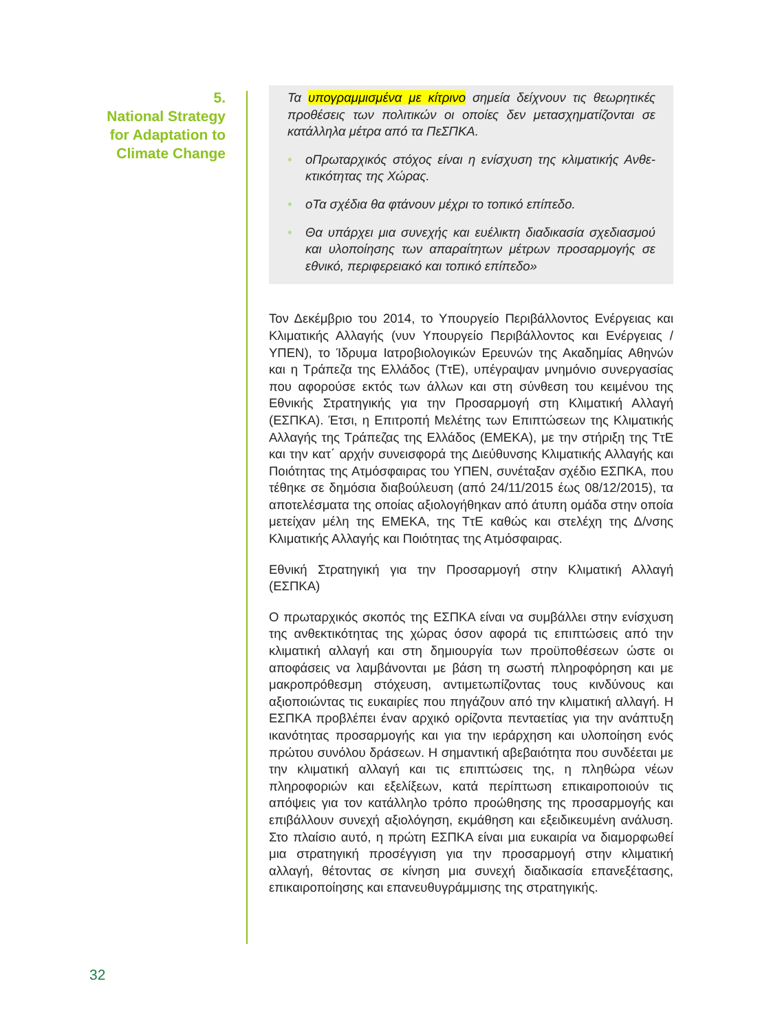5.
National Strategy
for Adaptation to
Climate Change
Τα υπογραμμισμένα με κίτρινο σημεία δείχνουν τις θεωρητικές προθέσεις των πολιτικών οι οποίες δεν μετασχηματίζονται σε κατάλληλα μέτρα από τα ΠεΣΠΚΑ.
• οΠρωταρχικός στόχος είναι η ενίσχυση της κλιματικής Ανθε­κτικότητας της Χώρας.
• οΤα σχέδια θα φτάνουν μέχρι το τοπικό επίπεδο.
• Θα υπάρχει μια συνεχής και ευέλικτη διαδικασία σχεδια­σμού και υλοποίησης των απαραίτητων μέτρων προσαρμο­γής σε εθνικό, περιφερειακό και τοπικό επίπεδο»
Τον Δεκέμβριο του 2014, το Υπουργείο Περιβάλλοντος Ενέργειας και Κλιματικής Αλλαγής (νυν Υπουργείο Περιβάλλοντος και Ενέργειας / ΥΠΕΝ), το Ίδρυμα Ιατροβιολογικών Ερευνών της Ακαδημίας Αθηνών και η Τράπεζα της Ελλάδος (ΤτΕ), υπέγραψαν μνημόνιο συνεργασί­ας που αφορούσε εκτός των άλλων και στη σύνθεση του κειμένου της Εθνικής Στρατηγικής για την Προσαρμογή στη Κλιματική Αλλαγή (ΕΣΠΚΑ). Έτσι, η Επιτροπή Μελέτης των Επιπτώσεων της Κλιματι­κής Αλλαγής της Τράπεζας της Ελλάδος (ΕΜΕΚΑ), με την στήριξη της ΤτΕ και την κατ΄ αρχήν συνεισφορά της Διεύθυνσης Κλιματικής Αλλαγής και Ποιότητας της Ατμόσφαιρας του ΥΠΕΝ, συνέταξαν σχέ­διο ΕΣΠΚΑ, που τέθηκε σε δημόσια διαβούλευση (από 24/11/2015 έως 08/12/2015), τα αποτελέσματα της οποίας αξιολογήθηκαν από άτυπη ομάδα στην οποία μετείχαν μέλη της ΕΜΕΚΑ, της ΤτΕ καθώς και στελέχη της Δ/νσης Κλιματικής Αλλαγής και Ποιότητας της Ατμό­σφαιρας.
Εθνική Στρατηγική για την Προσαρμογή στην Κλιματική Αλλαγή (ΕΣΠΚΑ)
Ο πρωταρχικός σκοπός της ΕΣΠΚΑ είναι να συμβάλλει στην ενίσχυ­ση της ανθεκτικότητας της χώρας όσον αφορά τις επιπτώσεις από την κλιματική αλλαγή και στη δημιουργία των προϋποθέσεων ώστε οι αποφάσεις να λαμβάνονται με βάση τη σωστή πληροφόρηση και με μακροπρόθεσμη στόχευση, αντιμετωπίζοντας τους κινδύνους και αξιοποιώντας τις ευκαιρίες που πηγάζουν από την κλιματική αλλαγή. Η ΕΣΠΚΑ προβλέπει έναν αρχικό ορίζοντα πενταετίας για την ανά­πτυξη ικανότητας προσαρμογής και για την ιεράρχηση και υλοποίη­ση ενός πρώτου συνόλου δράσεων. Η σημαντική αβεβαιότητα που συνδέεται με την κλιματική αλλαγή και τις επιπτώσεις της, η πληθώρα νέων πληροφοριών και εξελίξεων, κατά περίπτωση επικαιροποιούν τις απόψεις για τον κατάλληλο τρόπο προώθησης της προσαρμο­γής και επιβάλλουν συνεχή αξιολόγηση, εκμάθηση και εξειδικευμένη ανάλυση. Στο πλαίσιο αυτό, η πρώτη ΕΣΠΚΑ είναι μια ευκαιρία να διαμορφωθεί μια στρατηγική προσέγγιση για την προσαρμογή στην κλιματική αλλαγή, θέτοντας σε κίνηση μια συνεχή διαδικασία επανε­ξέτασης, επικαιροποίησης και επανευθυγράμμισης της στρατηγικής.
32